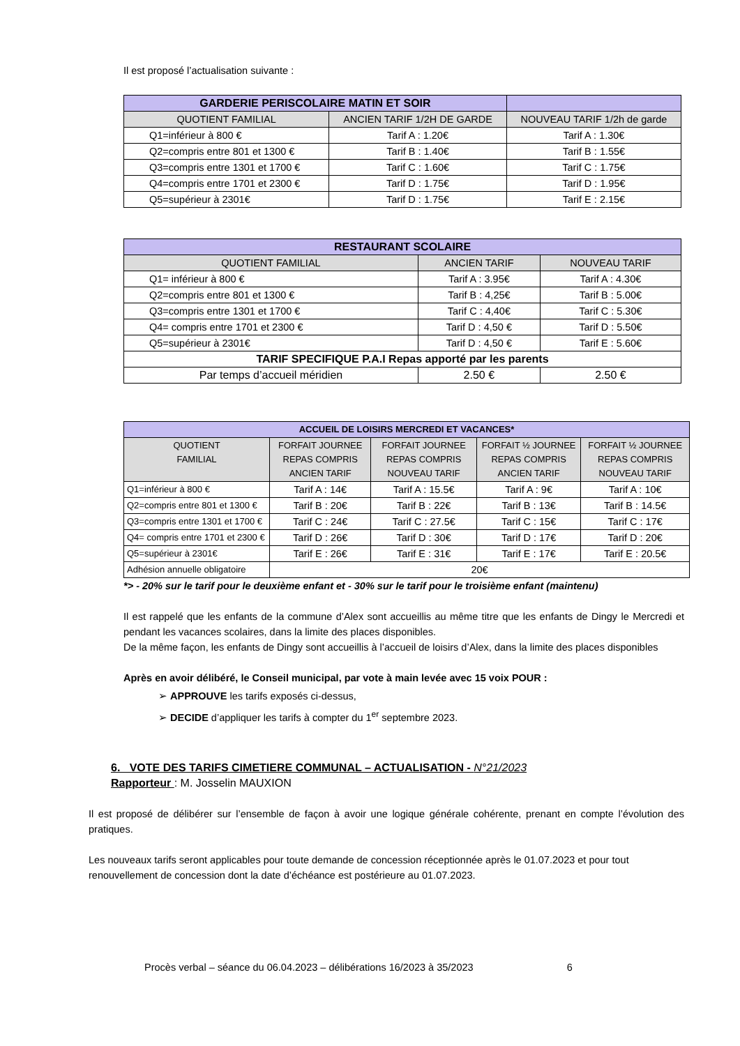Il est proposé l’actualisation suivante :
| GARDERIE PERISCOLAIRE MATIN ET SOIR | | |
| --- | --- | --- |
| QUOTIENT FAMILIAL | ANCIEN TARIF 1/2H DE GARDE | NOUVEAU TARIF 1/2h de garde |
| Q1=inférieur à 800 € | Tarif A : 1.20€ | Tarif A : 1.30€ |
| Q2=compris entre 801 et 1300 € | Tarif B : 1.40€ | Tarif B : 1.55€ |
| Q3=compris entre 1301 et 1700 € | Tarif C : 1.60€ | Tarif C : 1.75€ |
| Q4=compris entre 1701 et 2300 € | Tarif D : 1.75€ | Tarif D : 1.95€ |
| Q5=supérieur à 2301€ | Tarif D : 1.75€ | Tarif E : 2.15€ |
| RESTAURANT SCOLAIRE | | |
| --- | --- | --- |
| QUOTIENT FAMILIAL | ANCIEN TARIF | NOUVEAU TARIF |
| Q1= inférieur à 800 € | Tarif A : 3.95€ | Tarif A : 4.30€ |
| Q2=compris entre 801 et 1300 € | Tarif B : 4,25€ | Tarif B : 5.00€ |
| Q3=compris entre 1301 et 1700 € | Tarif C : 4,40€ | Tarif C : 5.30€ |
| Q4= compris entre 1701 et 2300 € | Tarif D : 4,50 € | Tarif D : 5.50€ |
| Q5=supérieur à 2301€ | Tarif D : 4,50 € | Tarif E : 5.60€ |
| TARIF SPECIFIQUE P.A.I Repas apporté par les parents | | |
| Par temps d’accueil méridien | 2.50 € | 2.50 € |
| ACCUEIL DE LOISIRS MERCREDI ET VACANCES* | | | | |
| --- | --- | --- | --- | --- |
| QUOTIENT FAMILIAL | FORFAIT JOURNEE REPAS COMPRIS ANCIEN TARIF | FORFAIT JOURNEE REPAS COMPRIS NOUVEAU TARIF | FORFAIT ½ JOURNEE REPAS COMPRIS ANCIEN TARIF | FORFAIT ½ JOURNEE REPAS COMPRIS NOUVEAU TARIF |
| Q1=inférieur à 800 € | Tarif A : 14€ | Tarif A : 15.5€ | Tarif A : 9€ | Tarif A : 10€ |
| Q2=compris entre 801 et 1300 € | Tarif B : 20€ | Tarif B : 22€ | Tarif B : 13€ | Tarif B : 14.5€ |
| Q3=compris entre 1301 et 1700 € | Tarif C : 24€ | Tarif C : 27.5€ | Tarif C : 15€ | Tarif C : 17€ |
| Q4= compris entre 1701 et 2300 € | Tarif D : 26€ | Tarif D : 30€ | Tarif D : 17€ | Tarif D : 20€ |
| Q5=supérieur à 2301€ | Tarif E : 26€ | Tarif E : 31€ | Tarif E : 17€ | Tarif E : 20.5€ |
| Adhésion annuelle obligatoire | 20€ | | | |
*> - 20% sur le tarif pour le deuxième enfant et - 30% sur le tarif pour le troisième enfant (maintenu)
Il est rappelé que les enfants de la commune d’Alex sont accueillis au même titre que les enfants de Dingy le Mercredi et pendant les vacances scolaires, dans la limite des places disponibles.
De la même façon, les enfants de Dingy sont accueillis à l’accueil de loisirs d’Alex, dans la limite des places disponibles
Après en avoir délibéré, le Conseil municipal, par vote à main levée avec 15 voix POUR :
➢ APPROUVE les tarifs exposés ci-dessus,
➢ DECIDE d’appliquer les tarifs à compter du 1<sup>er</sup> septembre 2023.
6. VOTE DES TARIFS CIMETIERE COMMUNAL – ACTUALISATION - N°21/2023
Rapporteur : M. Josselin MAUXION
Il est proposé de délibérer sur l’ensemble de façon à avoir une logique générale cohérente, prenant en compte l’évolution des pratiques.
Les nouveaux tarifs seront applicables pour toute demande de concession réceptionnée après le 01.07.2023 et pour tout renouvellement de concession dont la date d’échéance est postérieure au 01.07.2023.
Procès verbal – séance du 06.04.2023 – délibérations 16/2023 à 35/2023 6